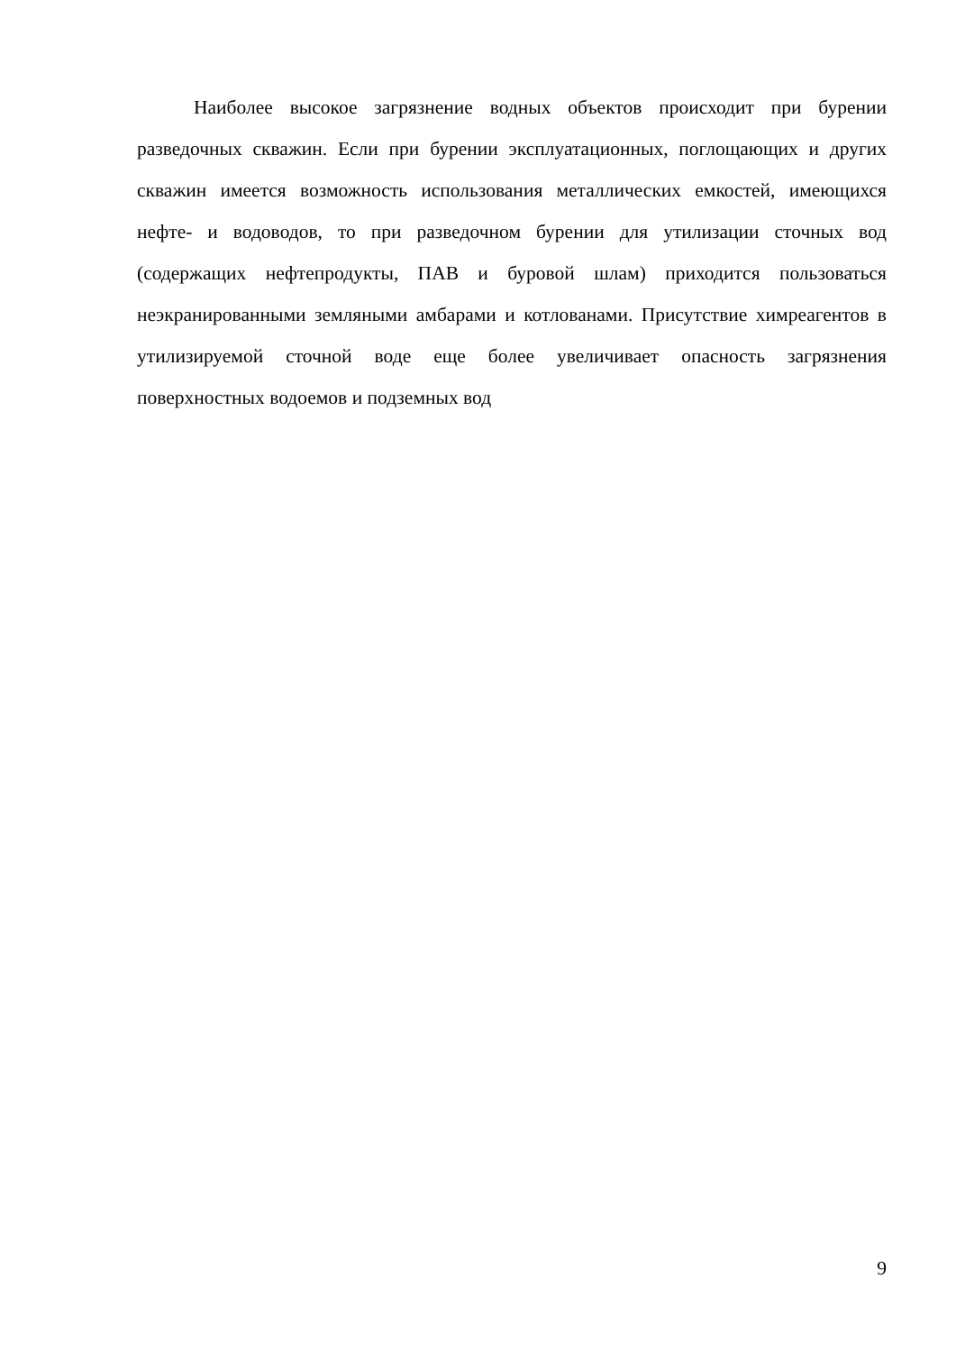Наиболее высокое загрязнение водных объектов происходит при бурении разведочных скважин. Если при бурении эксплуатационных, поглощающих и других скважин имеется возможность использования металлических емкостей, имеющихся нефте- и водоводов, то при разведочном бурении для утилизации сточных вод (содержащих нефтепродукты, ПАВ и буровой шлам) приходится пользоваться неэкранированными земляными амбарами и котлованами. Присутствие химреагентов в утилизируемой сточной воде еще более увеличивает опасность загрязнения поверхностных водоемов и подземных вод
9